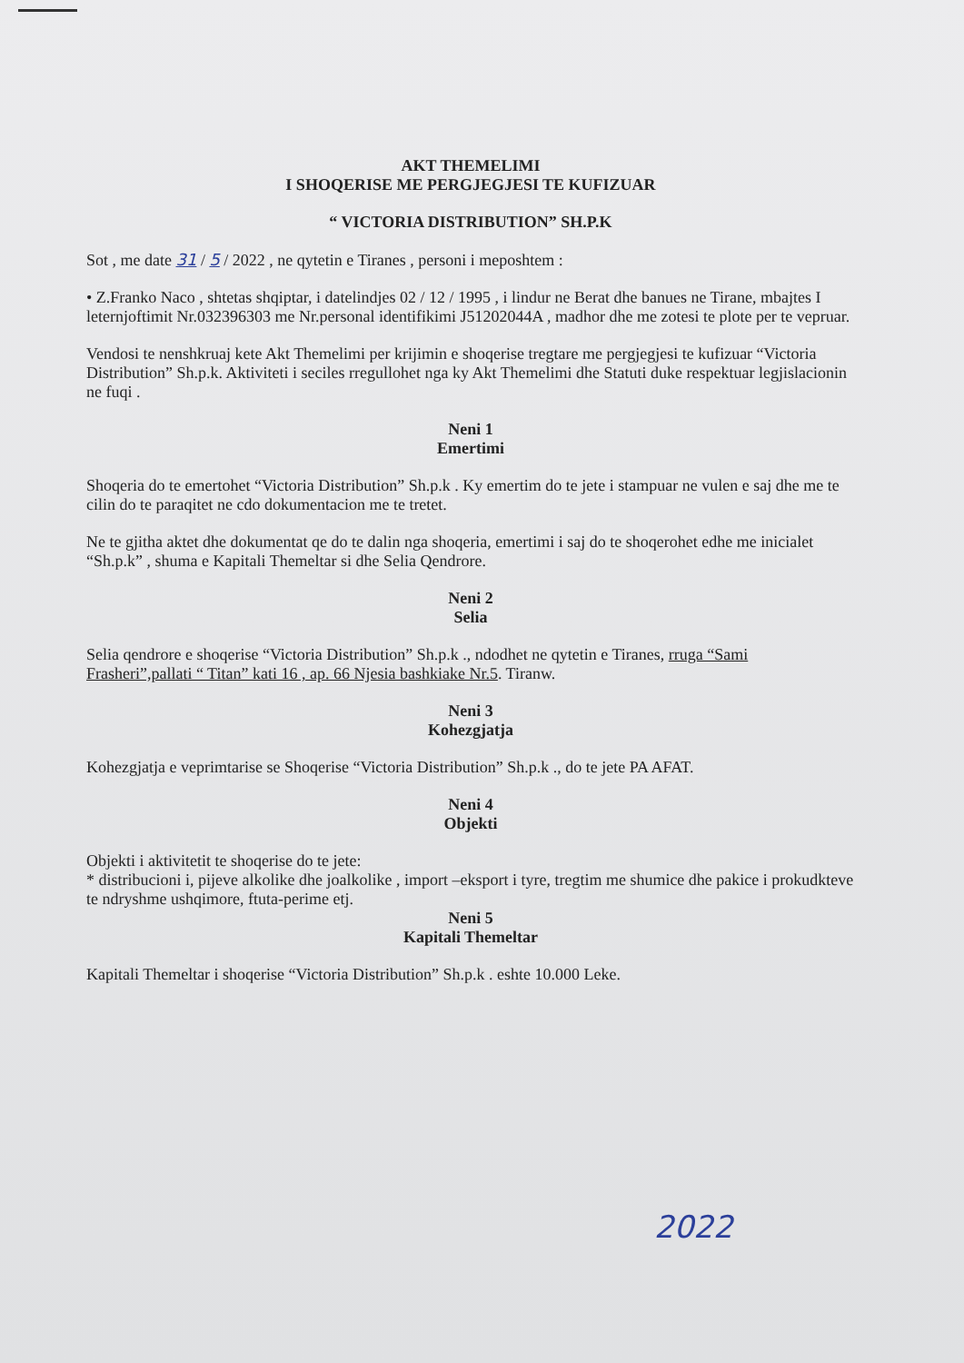AKT THEMELIMI
I SHOQERISE ME PERGJEGJESI TE KUFIZUAR
“ VICTORIA DISTRIBUTION” SH.P.K
Sot , me date 31 / 5 / 2022 , ne qytetin e Tiranes , personi i meposhtem :
• Z.Franko Naco , shtetas shqiptar, i datelindjes 02 / 12 / 1995 , i lindur ne Berat dhe banues ne Tirane, mbajtes I leternjoftimit Nr.032396303 me Nr.personal identifikimi J51202044A , madhor dhe me zotesi te plote per te vepruar.
Vendosi te nenshkruaj kete Akt Themelimi per krijimin e shoqerise tregtare me pergjegjesi te kufizuar “Victoria Distribution” Sh.p.k. Aktiviteti i seciles rregullohet nga ky Akt Themelimi dhe Statuti duke respektuar legjislacionin ne fuqi .
Neni 1
Emertimi
Shoqeria do te emertohet “Victoria Distribution” Sh.p.k . Ky emertim do te jete i stampuar ne vulen e saj dhe me te cilin do te paraqitet ne cdo dokumentacion me te tretet.
Ne te gjitha aktet dhe dokumentat qe do te dalin nga shoqeria, emertimi i saj do te shoqerohet edhe me inicialet “Sh.p.k” , shuma e Kapitali Themeltar si dhe Selia Qendrore.
Neni 2
Selia
Selia qendrore e shoqerise “Victoria Distribution” Sh.p.k ., ndodhet ne qytetin e Tiranes, rruga “Sami Frasheri”,pallati “ Titan” kati 16 , ap. 66 Njesia bashkiake Nr.5. Tiranw.
Neni 3
Kohezgjatja
Kohezgjatja e veprimtarise se Shoqerise “Victoria Distribution” Sh.p.k ., do te jete PA AFAT.
Neni 4
Objekti
Objekti i aktivitetit te shoqerise do te jete:
* distribucioni i, pijeve alkolike dhe joalkolike , import –eksport i tyre, tregtim me shumice dhe pakice i prokudkteve te ndryshme ushqimore, ftuta-perime etj.
Neni 5
Kapitali Themeltar
Kapitali Themeltar i shoqerise “Victoria Distribution” Sh.p.k . eshte 10.000 Leke.
2022